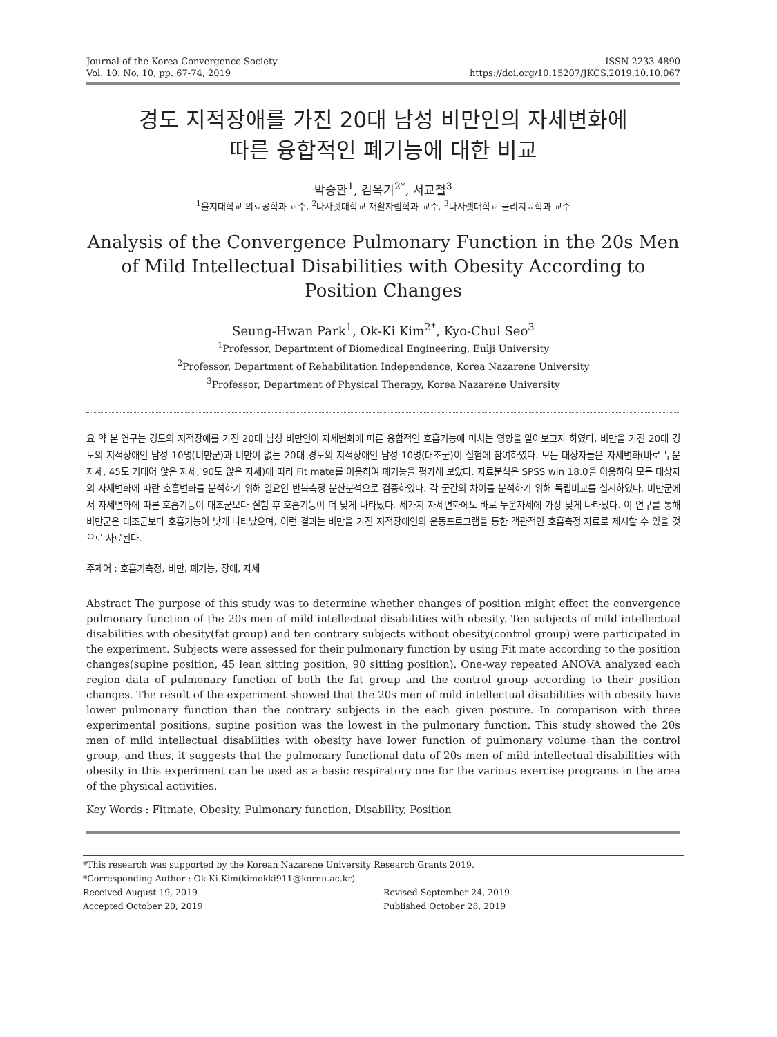Journal of the Korea Convergence Society
Vol. 10. No. 10, pp. 67-74, 2019
ISSN 2233-4890
https://doi.org/10.15207/JKCS.2019.10.10.067
경도 지적장애를 가진 20대 남성 비만인의 자세변화에
따른 융합적인 폐기능에 대한 비교
박승환<sup>1</sup>, 김옥기<sup>2*</sup>, 서교철<sup>3</sup>
<sup>1</sup> 을지대학교 의료공학과 교수, <sup>2</sup>나사렛대학교 재활자립학과 교수, <sup>3</sup>나사렛대학교 물리치료학과 교수
Analysis of the Convergence Pulmonary Function in the 20s Men of Mild Intellectual Disabilities with Obesity According to Position Changes
Seung-Hwan Park<sup>1</sup>, Ok-Ki Kim<sup>2*</sup>, Kyo-Chul Seo<sup>3</sup>
<sup>1</sup> Professor, Department of Biomedical Engineering, Eulji University
<sup>2</sup> Professor, Department of Rehabilitation Independence, Korea Nazarene University
<sup>3</sup> Professor, Department of Physical Therapy, Korea Nazarene University
요 약 본 연구는 경도의 지적장애를 가진 20대 남성 비만인이 자세변화에 따른 융합적인 호흡기능에 미치는 영향을 알아보고자 하였다. 비만을 가진 20대 경도의 지적장애인 남성 10명(비만군)과 비만이 없는 20대 경도의 지적장애인 남성 10명(대조군)이 실험에 참여하였다. 모든 대상자들은 자세변화(바로 누운 자세, 45도 기대어 앉은 자세, 90도 앉은 자세)에 따라 Fit mate를 이용하여 폐기능을 평가해 보았다. 자료분석은 SPSS win 18.0을 이용하여 모든 대상자의 자세변화에 따란 호흡변화를 분석하기 위해 일요인 반복측정 분산분석으로 검증하였다. 각 군간의 차이를 분석하기 위해 독립비교를 실시하였다. 비만군에서 자세변화에 따른 호흡기능이 대조군보다 실험 후 호흡기능이 더 낮게 나타났다. 세가지 자세변화에도 바로 누운자세에 가장 낮게 나타났다. 이 연구를 통해 비만군은 대조군보다 호흡기능이 낮게 나타났으며, 이런 결과는 비만을 가진 지적장애인의 운동프로그램을 통한 객관적인 호흡측정 자료로 제시할 수 있을 것으로 사료된다.
주제어 : 호흡기측정, 비만, 폐기능, 장애, 자세
Abstract The purpose of this study was to determine whether changes of position might effect the convergence pulmonary function of the 20s men of mild intellectual disabilities with obesity. Ten subjects of mild intellectual disabilities with obesity(fat group) and ten contrary subjects without obesity(control group) were participated in the experiment. Subjects were assessed for their pulmonary function by using Fit mate according to the position changes(supine position, 45 lean sitting position, 90 sitting position). One-way repeated ANOVA analyzed each region data of pulmonary function of both the fat group and the control group according to their position changes. The result of the experiment showed that the 20s men of mild intellectual disabilities with obesity have lower pulmonary function than the contrary subjects in the each given posture. In comparison with three experimental positions, supine position was the lowest in the pulmonary function. This study showed the 20s men of mild intellectual disabilities with obesity have lower function of pulmonary volume than the control group, and thus, it suggests that the pulmonary functional data of 20s men of mild intellectual disabilities with obesity in this experiment can be used as a basic respiratory one for the various exercise programs in the area of the physical activities.
Key Words : Fitmate, Obesity, Pulmonary function, Disability, Position
*This research was supported by the Korean Nazarene University Research Grants 2019.
*Corresponding Author : Ok-Ki Kim(kimokki911@kornu.ac.kr)
Received August 19, 2019 Revised September 24, 2019
Accepted October 20, 2019 Published October 28, 2019